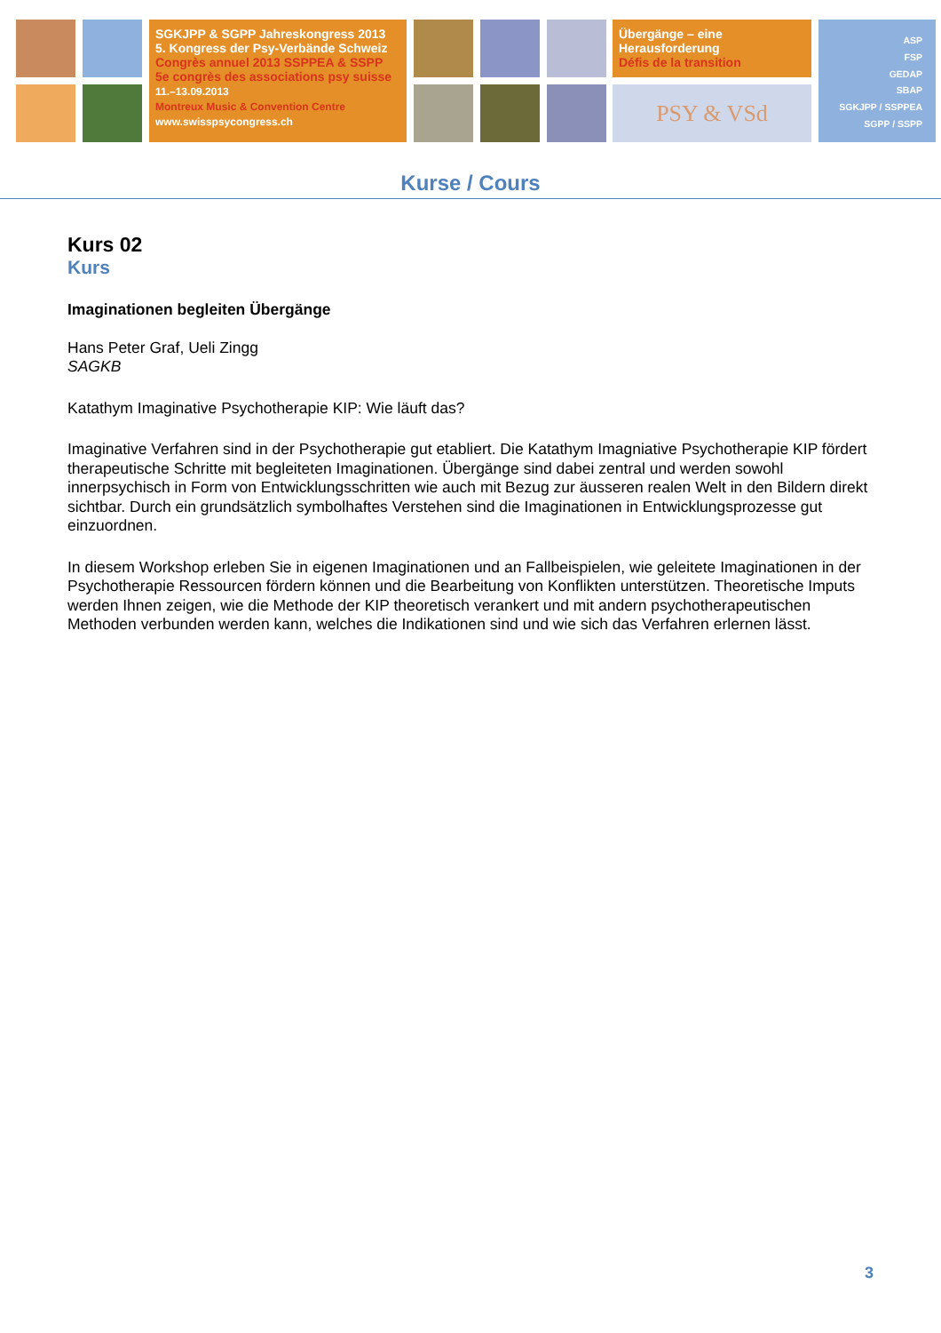SGKJPP & SGPP Jahreskongress 2013
5. Kongress der Psy-Verbände Schweiz
Congrès annuel 2013 SSPPEA & SSPP
5e congrès des associations psy suisse
11.–13.09.2013
Montreux Music & Convention Centre
www.swisspsycongress.ch
Übergänge – eine
Herausforderung
Défis de la transition
PSY & VSd
ASP
FSP
GEDAP
SBAP
SGKJPP / SSPPEA
SGPP / SSPP
Kurse / Cours
Kurs 02
Kurs
Imaginationen begleiten Übergänge
Hans Peter Graf, Ueli Zingg
SAGKB
Katathym Imaginative Psychotherapie KIP: Wie läuft das?
Imaginative Verfahren sind in der Psychotherapie gut etabliert. Die Katathym Imagniative Psychotherapie KIP fördert therapeutische Schritte mit begleiteten Imaginationen. Übergänge sind dabei zentral und werden sowohl innerpsychisch in Form von Entwicklungsschritten wie auch mit Bezug zur äusseren realen Welt in den Bildern direkt sichtbar. Durch ein grundsätzlich symbolhaftes Verstehen sind die Imaginationen in Entwicklungsprozesse gut einzuordnen.
In diesem Workshop erleben Sie in eigenen Imaginationen und an Fallbeispielen, wie geleitete Imaginationen in der Psychotherapie Ressourcen fördern können und die Bearbeitung von Konflikten unterstützen. Theoretische Imputs werden Ihnen zeigen, wie die Methode der KIP theoretisch verankert und mit andern psychotherapeutischen Methoden verbunden werden kann, welches die Indikationen sind und wie sich das Verfahren erlernen lässt.
3